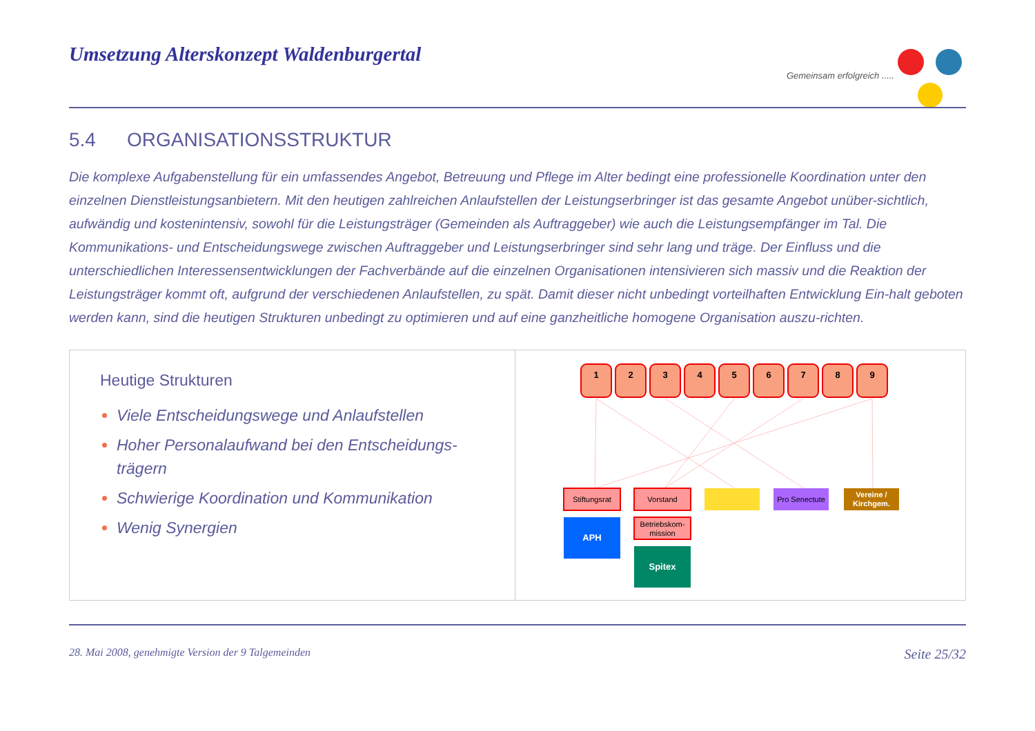Umsetzung Alterskonzept Waldenburgertal
Gemeinsam erfolgreich .....
5.4 ORGANISATIONSSTRUKTUR
Die komplexe Aufgabenstellung für ein umfassendes Angebot, Betreuung und Pflege im Alter bedingt eine professionelle Koordination unter den einzelnen Dienstleistungsanbietern. Mit den heutigen zahlreichen Anlaufstellen der Leistungserbringer ist das gesamte Angebot unüber-sichtlich, aufwändig und kostenintensiv, sowohl für die Leistungsträger (Gemeinden als Auftraggeber) wie auch die Leistungsempfänger im Tal. Die Kommunikations- und Entscheidungswege zwischen Auftraggeber und Leistungserbringer sind sehr lang und träge. Der Einfluss und die unterschiedlichen Interessensentwicklungen der Fachverbände auf die einzelnen Organisationen intensivieren sich massiv und die Reaktion der Leistungsträger kommt oft, aufgrund der verschiedenen Anlaufstellen, zu spät. Damit dieser nicht unbedingt vorteilhaften Entwicklung Ein-halt geboten werden kann, sind die heutigen Strukturen unbedingt zu optimieren und auf eine ganzheitliche homogene Organisation auszu-richten.
Heutige Strukturen
Viele Entscheidungswege und Anlaufstellen
Hoher Personalaufwand bei den Entscheidungs-trägern
Schwierige Koordination und Kommunikation
Wenig Synergien
1
2
3
4
5
6
7
8
9
Stiftungsrat
Vorstand
Pro Senectute
Vereine /
Kirchgem.
APH
Betriebskom-
mission
Spitex
28. Mai 2008, genehmigte Version der 9 Talgemeinden Seite 25/32